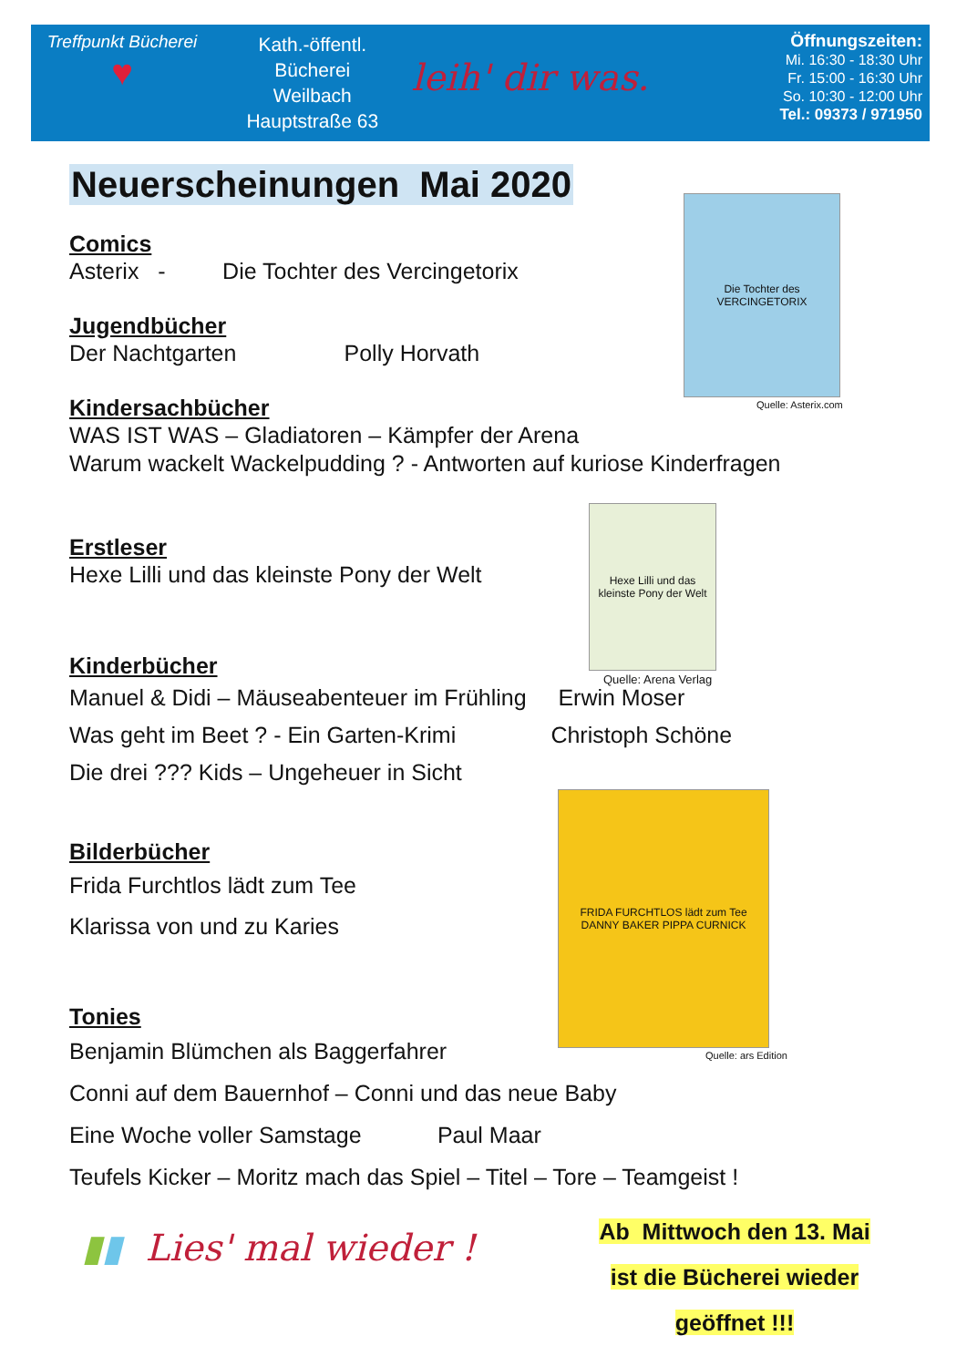Treffpunkt Bücherei
♥
Kath.-öffentl.
Bücherei
Weilbach
Hauptstraße 63
leih' dir was.
Öffnungszeiten:
Mi. 16:30 - 18:30 Uhr
Fr. 15:00 - 16:30 Uhr
So. 10:30 - 12:00 Uhr
Tel.: 09373 / 971950
Neuerscheinungen Mai 2020
Comics
Asterix - Die Tochter des Vercingetorix
Jugendbücher
Der Nachtgarten Polly Horvath
Kindersachbücher
WAS IST WAS – Gladiatoren – Kämpfer der Arena
Warum wackelt Wackelpudding ? - Antworten auf kuriose Kinderfragen
Erstleser
Hexe Lilli und das kleinste Pony der Welt
Kinderbücher
Manuel & Didi – Mäuseabenteuer im Frühling Erwin Moser
Was geht im Beet ? - Ein Garten-Krimi Christoph Schöne
Die drei ??? Kids – Ungeheuer in Sicht
Bilderbücher
Frida Furchtlos lädt zum Tee
Klarissa von und zu Karies
Tonies
Benjamin Blümchen als Baggerfahrer
Conni auf dem Bauernhof – Conni und das neue Baby
Eine Woche voller Samstage Paul Maar
Teufels Kicker – Moritz mach das Spiel – Titel – Tore – Teamgeist !
Die Tochter des VERCINGETORIX
Quelle: Asterix.com
Hexe Lilli und das kleinste Pony der Welt
Quelle: Arena Verlag
FRIDA FURCHTLOS lädt zum Tee
DANNY BAKER PIPPA CURNICK
Quelle: ars Edition
▮▮ Lies' mal wieder !
Ab Mittwoch den 13. Mai
ist die Bücherei wieder
geöffnet !!!